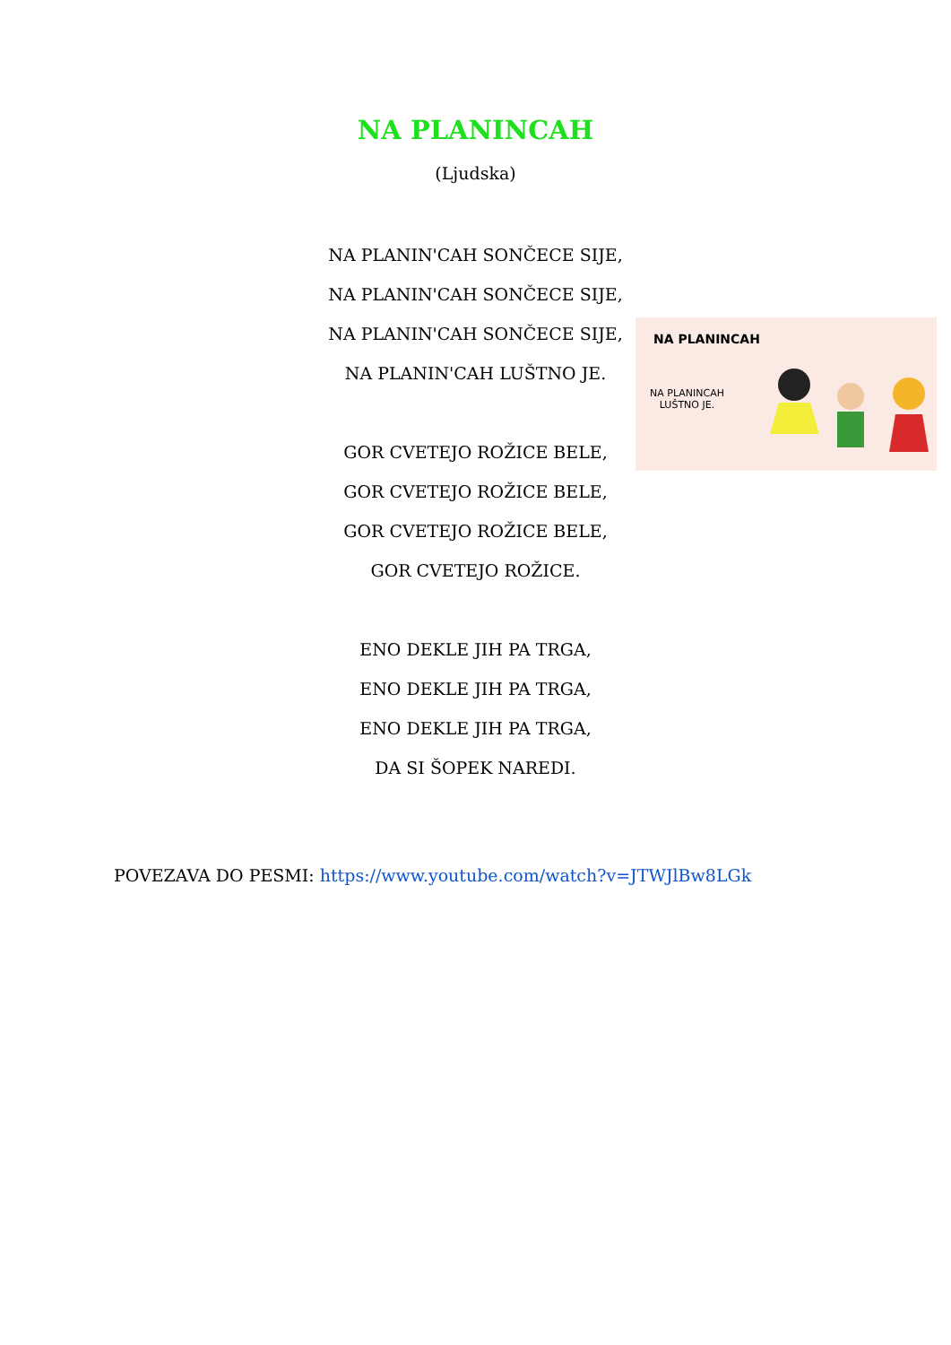NA PLANINCAH
(Ljudska)
NA PLANIN'CAH SONČECE SIJE,
NA PLANIN'CAH SONČECE SIJE,
NA PLANIN'CAH SONČECE SIJE,
NA PLANIN'CAH LUŠTNO JE.
GOR CVETEJO ROŽICE BELE,
GOR CVETEJO ROŽICE BELE,
GOR CVETEJO ROŽICE BELE,
GOR CVETEJO ROŽICE.
ENO DEKLE JIH PA TRGA,
ENO DEKLE JIH PA TRGA,
ENO DEKLE JIH PA TRGA,
DA SI ŠOPEK NAREDI.
NA PLANINCAH
NA PLANINCAH
LUŠTNO JE.
POVEZAVA DO PESMI: https://www.youtube.com/watch?v=JTWJlBw8LGk